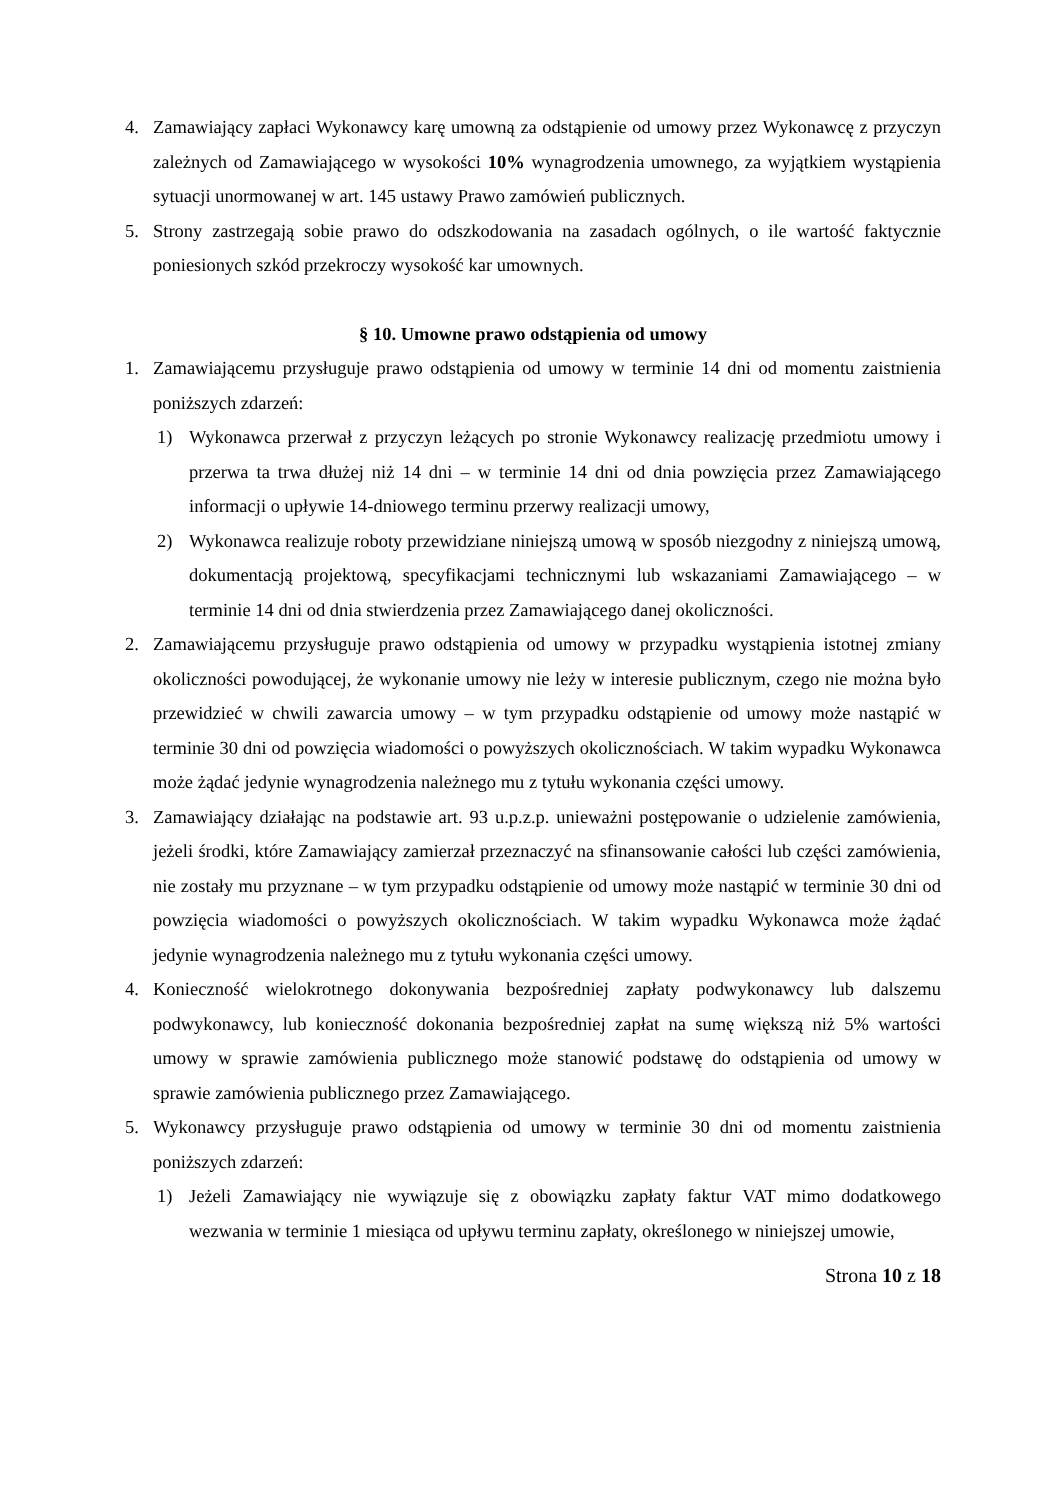4. Zamawiający zapłaci Wykonawcy karę umowną za odstąpienie od umowy przez Wykonawcę z przyczyn zależnych od Zamawiającego w wysokości 10% wynagrodzenia umownego, za wyjątkiem wystąpienia sytuacji unormowanej w art. 145 ustawy Prawo zamówień publicznych.
5. Strony zastrzegają sobie prawo do odszkodowania na zasadach ogólnych, o ile wartość faktycznie poniesionych szkód przekroczy wysokość kar umownych.
§ 10. Umowne prawo odstąpienia od umowy
1. Zamawiającemu przysługuje prawo odstąpienia od umowy w terminie 14 dni od momentu zaistnienia poniższych zdarzeń:
1) Wykonawca przerwał z przyczyn leżących po stronie Wykonawcy realizację przedmiotu umowy i przerwa ta trwa dłużej niż 14 dni – w terminie 14 dni od dnia powzięcia przez Zamawiającego informacji o upływie 14-dniowego terminu przerwy realizacji umowy,
2) Wykonawca realizuje roboty przewidziane niniejszą umową w sposób niezgodny z niniejszą umową, dokumentacją projektową, specyfikacjami technicznymi lub wskazaniami Zamawiającego – w terminie 14 dni od dnia stwierdzenia przez Zamawiającego danej okoliczności.
2. Zamawiającemu przysługuje prawo odstąpienia od umowy w przypadku wystąpienia istotnej zmiany okoliczności powodującej, że wykonanie umowy nie leży w interesie publicznym, czego nie można było przewidzieć w chwili zawarcia umowy – w tym przypadku odstąpienie od umowy może nastąpić w terminie 30 dni od powzięcia wiadomości o powyższych okolicznościach. W takim wypadku Wykonawca może żądać jedynie wynagrodzenia należnego mu z tytułu wykonania części umowy.
3. Zamawiający działając na podstawie art. 93 u.p.z.p. unieważni postępowanie o udzielenie zamówienia, jeżeli środki, które Zamawiający zamierzał przeznaczyć na sfinansowanie całości lub części zamówienia, nie zostały mu przyznane – w tym przypadku odstąpienie od umowy może nastąpić w terminie 30 dni od powzięcia wiadomości o powyższych okolicznościach. W takim wypadku Wykonawca może żądać jedynie wynagrodzenia należnego mu z tytułu wykonania części umowy.
4. Konieczność wielokrotnego dokonywania bezpośredniej zapłaty podwykonawcy lub dalszemu podwykonawcy, lub konieczność dokonania bezpośredniej zapłat na sumę większą niż 5% wartości umowy w sprawie zamówienia publicznego może stanowić podstawę do odstąpienia od umowy w sprawie zamówienia publicznego przez Zamawiającego.
5. Wykonawcy przysługuje prawo odstąpienia od umowy w terminie 30 dni od momentu zaistnienia poniższych zdarzeń:
1) Jeżeli Zamawiający nie wywiązuje się z obowiązku zapłaty faktur VAT mimo dodatkowego wezwania w terminie 1 miesiąca od upływu terminu zapłaty, określonego w niniejszej umowie,
Strona 10 z 18